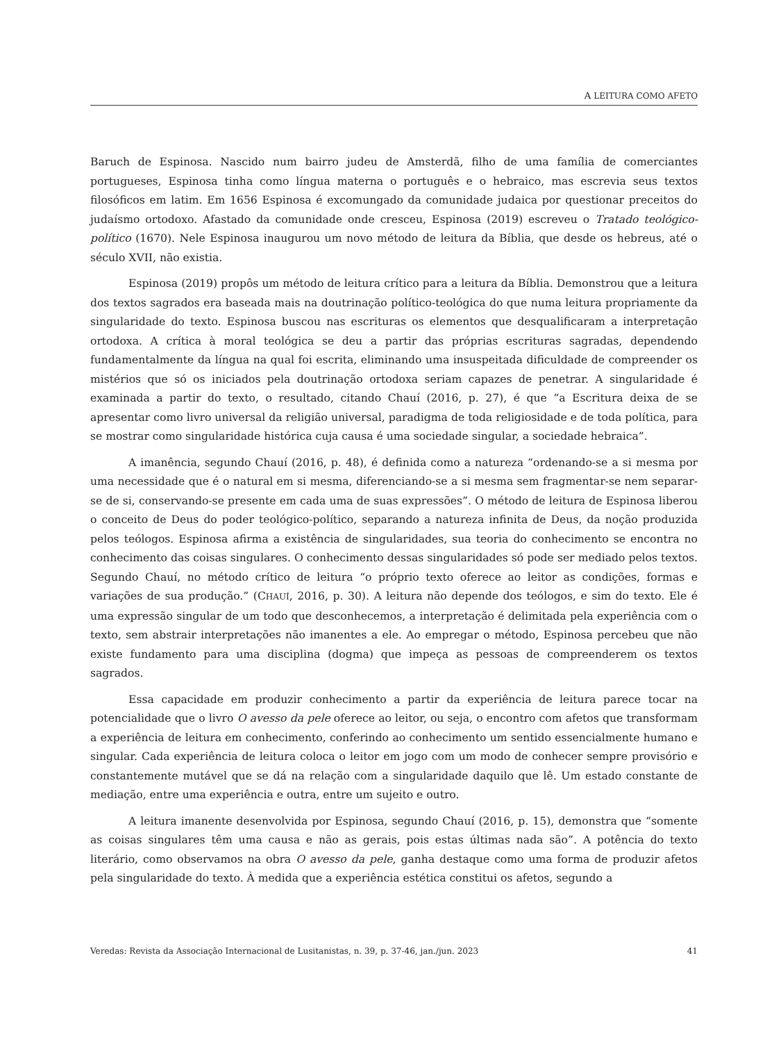A LEITURA COMO AFETO
Baruch de Espinosa. Nascido num bairro judeu de Amsterdã, filho de uma família de comerciantes portugueses, Espinosa tinha como língua materna o português e o hebraico, mas escrevia seus textos filosóficos em latim. Em 1656 Espinosa é excomungado da comunidade judaica por questionar preceitos do judaísmo ortodoxo. Afastado da comunidade onde cresceu, Espinosa (2019) escreveu o Tratado teológico-político (1670). Nele Espinosa inaugurou um novo método de leitura da Bíblia, que desde os hebreus, até o século XVII, não existia.
Espinosa (2019) propôs um método de leitura crítico para a leitura da Bíblia. Demonstrou que a leitura dos textos sagrados era baseada mais na doutrinação político-teológica do que numa leitura propriamente da singularidade do texto. Espinosa buscou nas escrituras os elementos que desqualificaram a interpretação ortodoxa. A crítica à moral teológica se deu a partir das próprias escrituras sagradas, dependendo fundamentalmente da língua na qual foi escrita, eliminando uma insuspeitada dificuldade de compreender os mistérios que só os iniciados pela doutrinação ortodoxa seriam capazes de penetrar. A singularidade é examinada a partir do texto, o resultado, citando Chauí (2016, p. 27), é que “a Escritura deixa de se apresentar como livro universal da religião universal, paradigma de toda religiosidade e de toda política, para se mostrar como singularidade histórica cuja causa é uma sociedade singular, a sociedade hebraica”.
A imanência, segundo Chauí (2016, p. 48), é definida como a natureza “ordenando-se a si mesma por uma necessidade que é o natural em si mesma, diferenciando-se a si mesma sem fragmentar-se nem separar-se de si, conservando-se presente em cada uma de suas expressões”. O método de leitura de Espinosa liberou o conceito de Deus do poder teológico-político, separando a natureza infinita de Deus, da noção produzida pelos teólogos. Espinosa afirma a existência de singularidades, sua teoria do conhecimento se encontra no conhecimento das coisas singulares. O conhecimento dessas singularidades só pode ser mediado pelos textos. Segundo Chauí, no método crítico de leitura “o próprio texto oferece ao leitor as condições, formas e variações de sua produção.” (CHAUÍ, 2016, p. 30). A leitura não depende dos teólogos, e sim do texto. Ele é uma expressão singular de um todo que desconhecemos, a interpretação é delimitada pela experiência com o texto, sem abstrair interpretações não imanentes a ele. Ao empregar o método, Espinosa percebeu que não existe fundamento para uma disciplina (dogma) que impeça as pessoas de compreenderem os textos sagrados.
Essa capacidade em produzir conhecimento a partir da experiência de leitura parece tocar na potencialidade que o livro O avesso da pele oferece ao leitor, ou seja, o encontro com afetos que transformam a experiência de leitura em conhecimento, conferindo ao conhecimento um sentido essencialmente humano e singular. Cada experiência de leitura coloca o leitor em jogo com um modo de conhecer sempre provisório e constantemente mutável que se dá na relação com a singularidade daquilo que lê. Um estado constante de mediação, entre uma experiência e outra, entre um sujeito e outro.
A leitura imanente desenvolvida por Espinosa, segundo Chauí (2016, p. 15), demonstra que “somente as coisas singulares têm uma causa e não as gerais, pois estas últimas nada são”. A potência do texto literário, como observamos na obra O avesso da pele, ganha destaque como uma forma de produzir afetos pela singularidade do texto. À medida que a experiência estética constitui os afetos, segundo a
Veredas: Revista da Associação Internacional de Lusitanistas, n. 39, p. 37-46, jan./jun. 2023 41